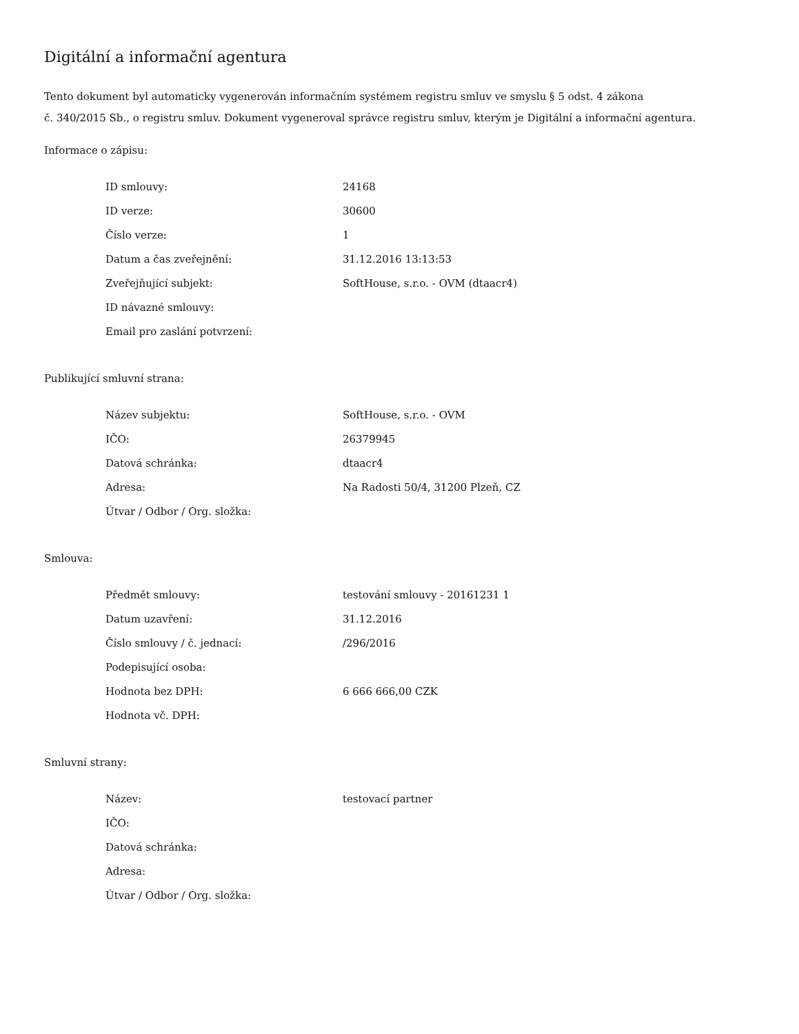Digitální a informační agentura
Tento dokument byl automaticky vygenerován informačním systémem registru smluv ve smyslu § 5 odst. 4 zákona
č. 340/2015 Sb., o registru smluv. Dokument vygeneroval správce registru smluv, kterým je Digitální a informační agentura.
Informace o zápisu:
| ID smlouvy: | 24168 |
| ID verze: | 30600 |
| Číslo verze: | 1 |
| Datum a čas zveřejnění: | 31.12.2016 13:13:53 |
| Zveřejňující subjekt: | SoftHouse, s.r.o. - OVM (dtaacr4) |
| ID návazné smlouvy: | |
| Email pro zaslání potvrzení: | |
Publikující smluvní strana:
| Název subjektu: | SoftHouse, s.r.o. - OVM |
| IČO: | 26379945 |
| Datová schránka: | dtaacr4 |
| Adresa: | Na Radosti 50/4, 31200 Plzeň, CZ |
| Útvar / Odbor / Org. složka: | |
Smlouva:
| Předmět smlouvy: | testování smlouvy - 20161231 1 |
| Datum uzavření: | 31.12.2016 |
| Číslo smlouvy / č. jednací: | /296/2016 |
| Podepisující osoba: | |
| Hodnota bez DPH: | 6 666 666,00 CZK |
| Hodnota vč. DPH: | |
Smluvní strany:
| Název: | testovací partner |
| IČO: | |
| Datová schránka: | |
| Adresa: | |
| Útvar / Odbor / Org. složka: | |